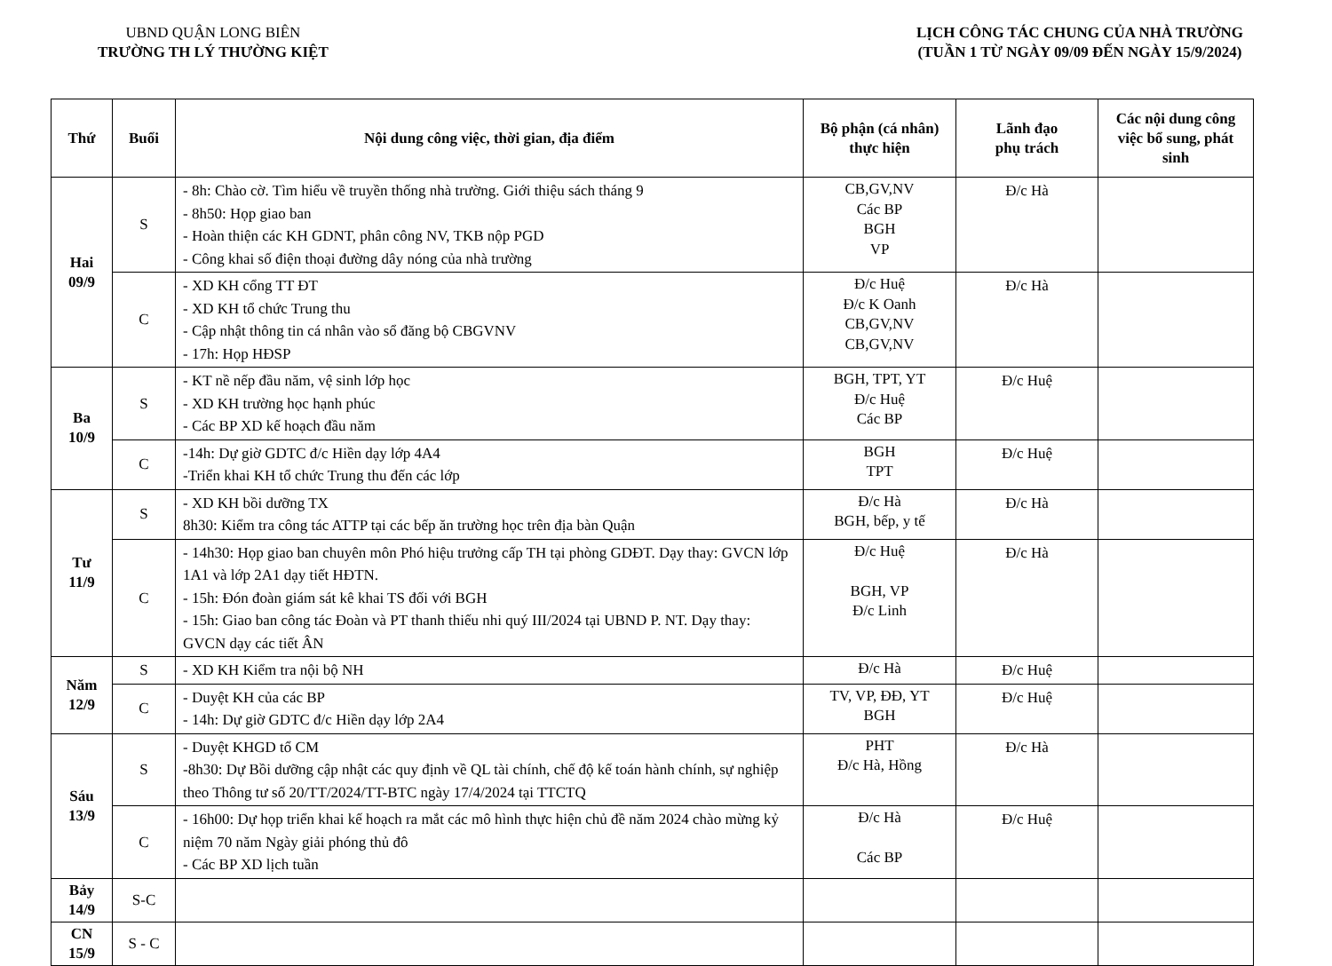UBND QUẬN LONG BIÊN
TRƯỜNG TH LÝ THƯỜNG KIỆT
LỊCH CÔNG TÁC CHUNG CỦA NHÀ TRƯỜNG
(TUẦN 1 TỪ NGÀY 09/09 ĐẾN NGÀY 15/9/2024)
| Thứ | Buổi | Nội dung công việc, thời gian, địa điểm | Bộ phận (cá nhân) thực hiện | Lãnh đạo phụ trách | Các nội dung công việc bổ sung, phát sinh |
| --- | --- | --- | --- | --- | --- |
| Hai 09/9 | S | - 8h: Chào cờ. Tìm hiểu về truyền thống nhà trường. Giới thiệu sách tháng 9 - 8h50: Họp giao ban - Hoàn thiện các KH GDNT, phân công NV, TKB nộp PGD - Công khai số điện thoại đường dây nóng của nhà trường | CB,GV,NV Các BP BGH VP | Đ/c Hà | |
| | C | - XD KH cổng TT ĐT - XD KH tổ chức Trung thu - Cập nhật thông tin cá nhân vào sổ đăng bộ CBGVNV - 17h: Họp HĐSP | Đ/c Huệ Đ/c K Oanh CB,GV,NV CB,GV,NV | Đ/c Hà | |
| Ba 10/9 | S | - KT nề nếp đầu năm, vệ sinh lớp học - XD KH trường học hạnh phúc - Các BP XD kế hoạch đầu năm | BGH, TPT, YT Đ/c Huệ Các BP | Đ/c Huệ | |
| | C | -14h: Dự giờ GDTC đ/c Hiền dạy lớp 4A4 -Triển khai KH tổ chức Trung thu đến các lớp | BGH TPT | Đ/c Huệ | |
| Tư 11/9 | S | - XD KH bồi dưỡng TX 8h30: Kiểm tra công tác ATTP tại các bếp ăn trường học trên địa bàn Quận | Đ/c Hà BGH, bếp, y tế | Đ/c Hà | |
| | C | - 14h30: Họp giao ban chuyên môn Phó hiệu trưởng cấp TH tại phòng GDĐT. Dạy thay: GVCN lớp 1A1 và lớp 2A1 dạy tiết HĐTN. - 15h: Đón đoàn giám sát kê khai TS đối với BGH - 15h: Giao ban công tác Đoàn và PT thanh thiếu nhi quý III/2024 tại UBND P. NT. Dạy thay: GVCN dạy các tiết ÂN | Đ/c Huệ BGH, VP Đ/c Linh | Đ/c Hà | |
| Năm 12/9 | S | - XD KH Kiểm tra nội bộ NH | Đ/c Hà | Đ/c Huệ | |
| | C | - Duyệt KH của các BP - 14h: Dự giờ GDTC đ/c Hiền dạy lớp 2A4 | TV, VP, ĐĐ, YT BGH | Đ/c Huệ | |
| Sáu 13/9 | S | - Duyệt KHGD tổ CM -8h30: Dự Bồi dưỡng cập nhật các quy định về QL tài chính, chế độ kế toán hành chính, sự nghiệp theo Thông tư số 20/TT/2024/TT-BTC ngày 17/4/2024 tại TTCTQ | PHT Đ/c Hà, Hồng | Đ/c Hà | |
| | C | - 16h00: Dự họp triển khai kế hoạch ra mắt các mô hình thực hiện chủ đề năm 2024 chào mừng kỷ niệm 70 năm Ngày giải phóng thủ đô - Các BP XD lịch tuần | Đ/c Hà Các BP | Đ/c Huệ | |
| Bảy 14/9 | S-C | | | | |
| CN 15/9 | S - C | | | | |